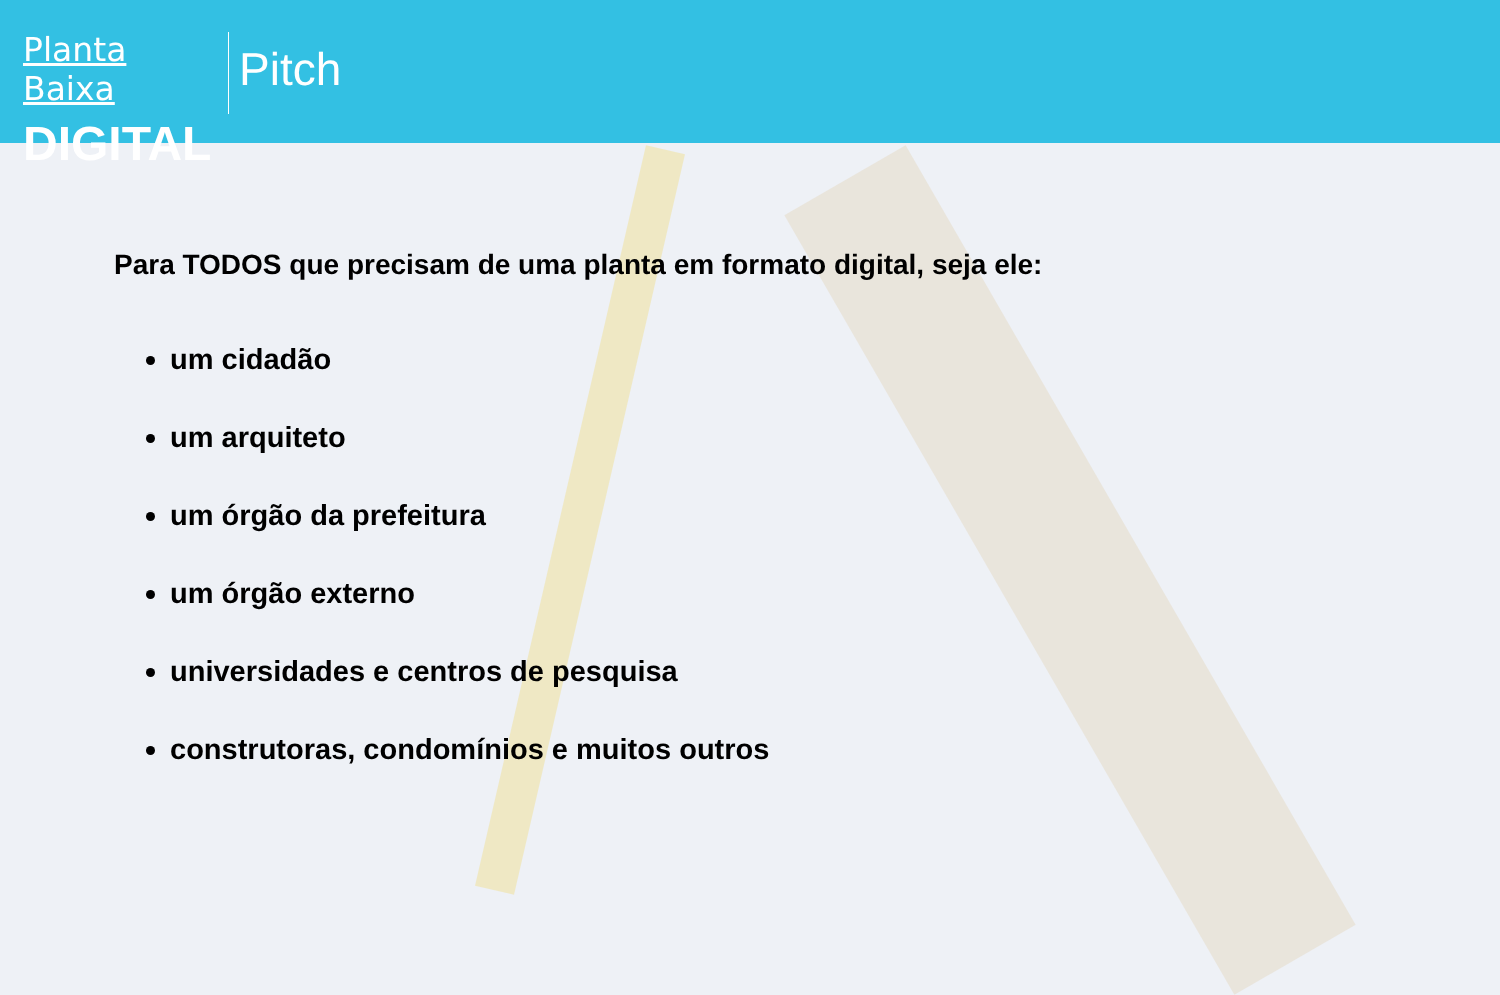Planta Baixa
DIGITAL
Pitch
Para TODOS que precisam de uma planta em formato digital, seja ele:
um cidadão
um arquiteto
um órgão da prefeitura
um órgão externo
universidades e centros de pesquisa
construtoras, condomínios e muitos outros